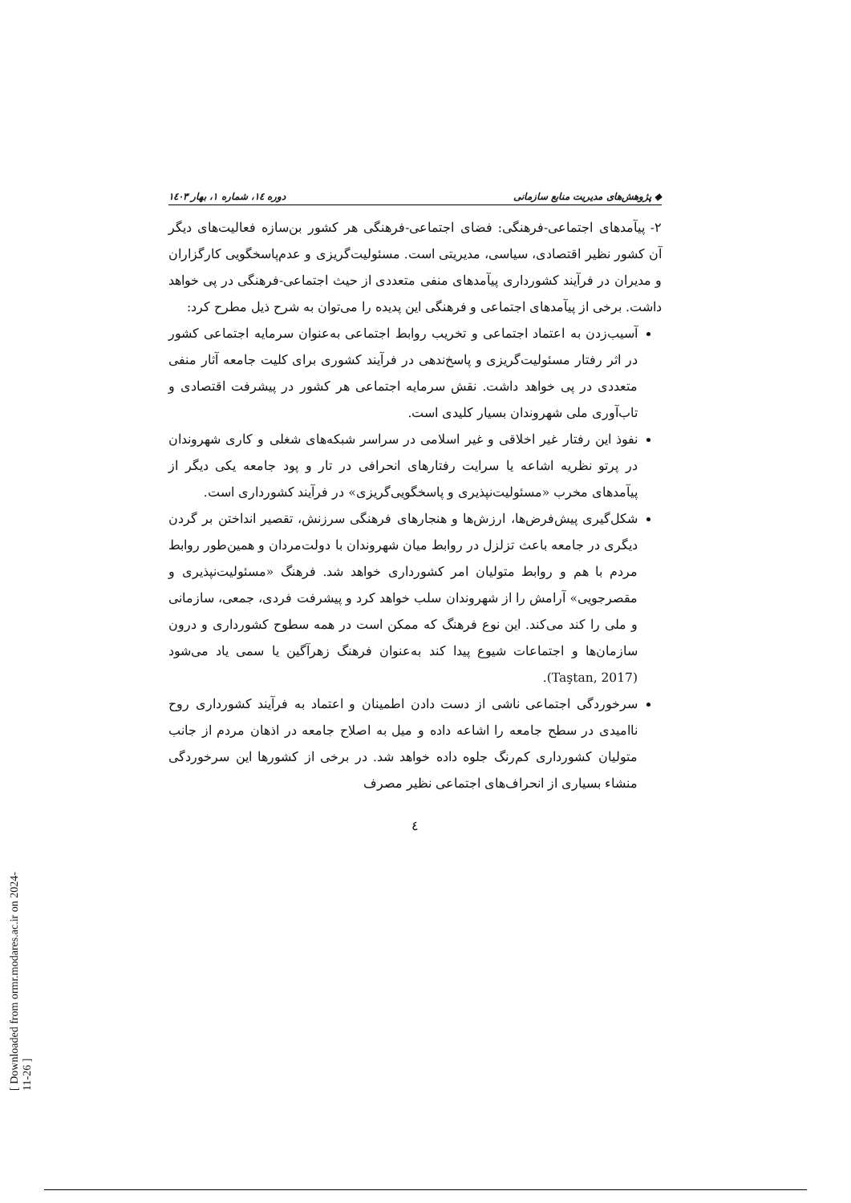◆ پژوهش‌های مدیریت منابع سازمانی دوره ۱٤، شماره ۱، بهار ۱٤۰۳
۲- پیآمدهای اجتماعی-فرهنگی: فضای اجتماعی-فرهنگی هر کشور بن‌سازه فعالیت‌های دیگر آن کشور نظیر اقتصادی، سیاسی، مدیریتی است. مسئولیت‌گریزی و عدم‌پاسخگویی کارگزاران و مدیران در فرآیند کشورداری پیآمدهای منفی متعددی از حیث اجتماعی-فرهنگی در پی خواهد داشت. برخی از پیآمدهای اجتماعی و فرهنگی این پدیده را می‌توان به شرح ذیل مطرح کرد:
آسیب‌زدن به اعتماد اجتماعی و تخریب روابط اجتماعی به‌عنوان سرمایه اجتماعی کشور در اثر رفتار مسئولیت‌گریزی و پاسخ‌ندهی در فرآیند کشوری برای کلیت جامعه آثار منفی متعددی در پی خواهد داشت. نقش سرمایه اجتماعی هر کشور در پیشرفت اقتصادی و تاب‌آوری ملی شهروندان بسیار کلیدی است.
نفوذ این رفتار غیر اخلاقی و غیر اسلامی در سراسر شبکه‌های شغلی و کاری شهروندان در پرتو نظریه اشاعه یا سرایت رفتارهای انحرافی در تار و پود جامعه یکی دیگر از پیآمدهای مخرب «مسئولیت‌نپذیری و پاسخگویی‌گریزی» در فرآیند کشورداری است.
شکل‌گیری پیش‌فرض‌ها، ارزش‌ها و هنجارهای فرهنگی سرزنش، تقصیر انداختن بر گردن دیگری در جامعه باعث تزلزل در روابط میان شهروندان با دولت‌مردان و همین‌طور روابط مردم با هم و روابط متولیان امر کشورداری خواهد شد. فرهنگ «مسئولیت‌نپذیری و مقصرجویی» آرامش را از شهروندان سلب خواهد کرد و پیشرفت فردی، جمعی، سازمانی و ملی را کند می‌کند. این نوع فرهنگ که ممکن است در همه سطوح کشورداری و درون سازمان‌ها و اجتماعات شیوع پیدا کند به‌عنوان فرهنگ زهرآگین یا سمی یاد می‌شود (Taştan, 2017).
سرخوردگی اجتماعی ناشی از دست دادن اطمینان و اعتماد به فرآیند کشورداری روح ناامیدی در سطح جامعه را اشاعه داده و میل به اصلاح جامعه در اذهان مردم از جانب متولیان کشورداری کم‌رنگ جلوه داده خواهد شد. در برخی از کشورها این سرخوردگی منشاء بسیاری از انحراف‌های اجتماعی نظیر مصرف
٤
[ Downloaded from ormr.modares.ac.ir on 2024-11-26 ]